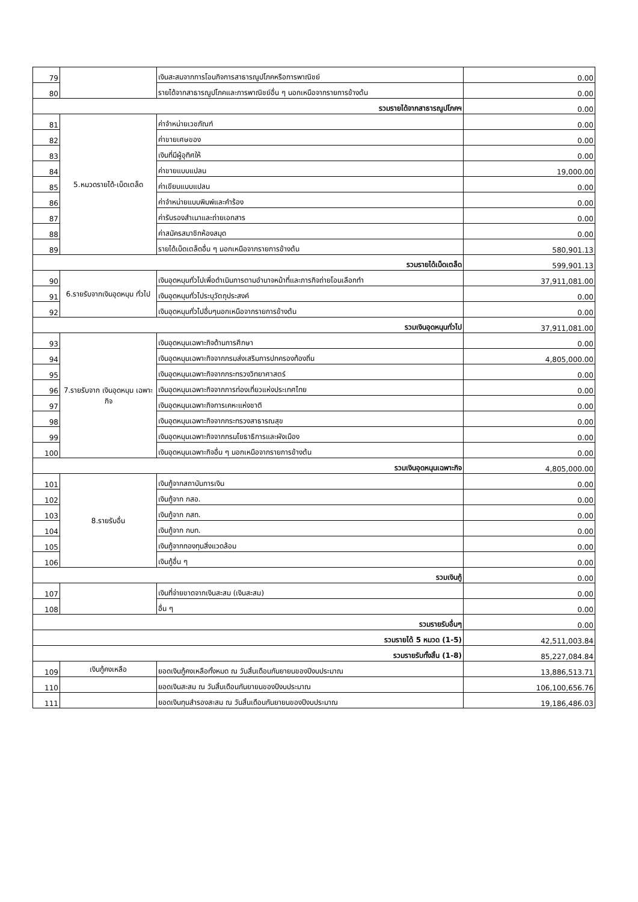| 79 | | เงินสะสมจากการโอนกิจการสาธารณูปโภคหรือการพาณิชย์ | 0.00 |
| 80 | | รายได้จากสาธารณูปโภคและการพาณิชย์อื่น ๆ นอกเหนือจากรายการข้างต้น | 0.00 |
| รวมรายได้จากสาธารณูปโภคฯ | | | 0.00 |
| 81 | 5.หมวดรายได้-เบ็ดเตล็ด | ค่าจำหน่ายเวชภัณฑ์ | 0.00 |
| 82 | | ค่าขายเศษของ | 0.00 |
| 83 | | เงินที่มีผู้อุทิศให้ | 0.00 |
| 84 | | ค่าขายแบบแปลน | 19,000.00 |
| 85 | | ค่าเขียนแบบแปลน | 0.00 |
| 86 | | ค่าจำหน่ายแบบพิมพ์และคำร้อง | 0.00 |
| 87 | | ค่ารับรองสำเนาและถ่ายเอกสาร | 0.00 |
| 88 | | ค่าสมัครสมาชิกห้องสมุด | 0.00 |
| 89 | | รายได้เบ็ดเตล็ดอื่น ๆ นอกเหนือจากรายการข้างต้น | 580,901.13 |
| รวมรายได้เบ็ดเตล็ด | | | 599,901.13 |
| 90 | 6.รายรับจากเงินอุดหนุน ทั่วไป | เงินอุดหนุนทั่วไปเพื่อดำเนินการตามอำนาจหน้าที่และภารกิจถ่ายโอนเลือกทำ | 37,911,081.00 |
| 91 | | เงินอุดหนุนทั่วไประบุวัตถุประสงค์ | 0.00 |
| 92 | | เงินอุดหนุนทั่วไปอื่นๆนอกเหนือจากรายการข้างต้น | 0.00 |
| รวมเงินอุดหนุนทั่วไป | | | 37,911,081.00 |
| 93 | 7.รายรับจาก เงินอุดหนุน เฉพาะกิจ | เงินอุดหนุนเฉพาะกิจด้านการศึกษา | 0.00 |
| 94 | | เงินอุดหนุนเฉพาะกิจจากกรมส่งเสริมการปกครองท้องถิ่น | 4,805,000.00 |
| 95 | | เงินอุดหนุนเฉพาะกิจจากกระทรวงวิทยาศาสตร์ | 0.00 |
| 96 | | เงินอุดหนุนเฉพาะกิจจากการท่องเที่ยวแห่งประเทศไทย | 0.00 |
| 97 | | เงินอุดหนุนเฉพาะกิจการเคหะแห่งชาติ | 0.00 |
| 98 | | เงินอุดหนุนเฉพาะกิจจากกระทรวงสาธารณสุข | 0.00 |
| 99 | | เงินอุดหนุนเฉพาะกิจจากกรมโยธาธิการและผังเมือง | 0.00 |
| 100 | | เงินอุดหนุนเฉพาะกิจอื่น ๆ นอกเหนือจากรายการข้างต้น | 0.00 |
| รวมเงินอุดหนุนเฉพาะกิจ | | | 4,805,000.00 |
| 101 | 8.รายรับอื่น | เงินกู้จากสถาบันการเงิน | 0.00 |
| 102 | | เงินกู้จาก กสอ. | 0.00 |
| 103 | | เงินกู้จาก กสท. | 0.00 |
| 104 | | เงินกู้จาก กบท. | 0.00 |
| 105 | | เงินกู้จากกองทุนสิ่งแวดล้อม | 0.00 |
| 106 | | เงินกู้อื่น ๆ | 0.00 |
| รวมเงินกู้ | | | 0.00 |
| 107 | | เงินที่จ่ายขาดจากเงินสะสม (เงินสะสม) | 0.00 |
| 108 | | อื่น ๆ | 0.00 |
| รวมรายรับอื่นๆ | | | 0.00 |
| รวมรายได้ 5 หมวด (1-5) | | | 42,511,003.84 |
| รวมรายรับทั้งสิ้น (1-8) | | | 85,227,084.84 |
| 109 | เงินกู้คงเหลือ | ยอดเงินกู้คงเหลือทั้งหมด ณ วันสิ้นเดือนกันยายนของปีงบประมาณ | 13,886,513.71 |
| 110 | | ยอดเงินสะสม ณ วันสิ้นเดือนกันยายนของปีงบประมาณ | 106,100,656.76 |
| 111 | | ยอดเงินทุนสำรองสะสม ณ วันสิ้นเดือนกันยายนของปีงบประมาณ | 19,186,486.03 |